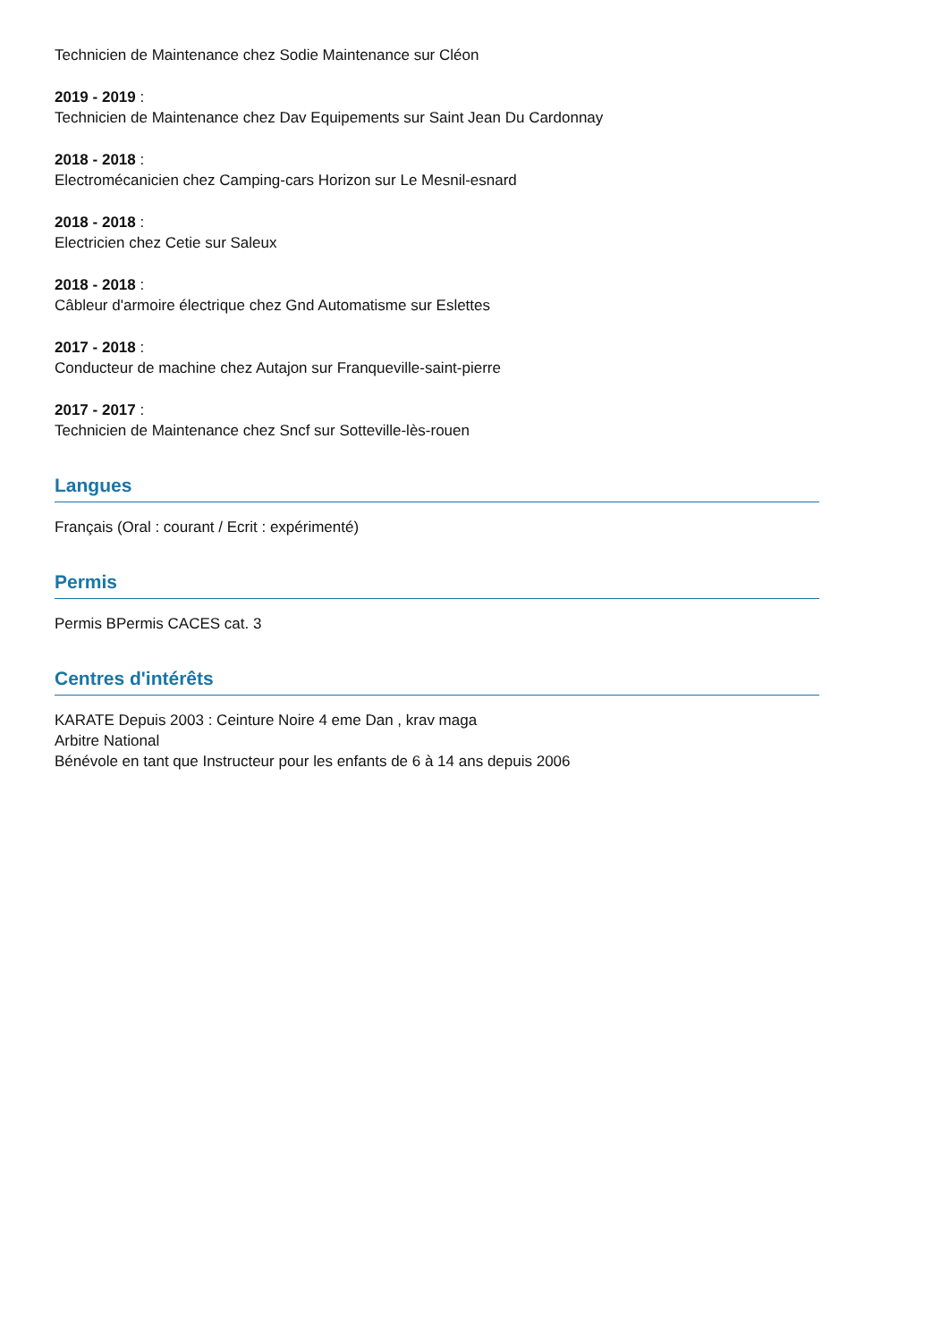Technicien de Maintenance chez Sodie Maintenance sur Cléon
2019 - 2019 :
Technicien de Maintenance chez Dav Equipements sur Saint Jean Du Cardonnay
2018 - 2018 :
Electromécanicien chez Camping-cars Horizon sur Le Mesnil-esnard
2018 - 2018 :
Electricien chez Cetie sur Saleux
2018 - 2018 :
Câbleur d'armoire électrique chez Gnd Automatisme sur Eslettes
2017 - 2018 :
Conducteur de machine chez Autajon sur Franqueville-saint-pierre
2017 - 2017 :
Technicien de Maintenance chez Sncf sur Sotteville-lès-rouen
Langues
Français (Oral : courant / Ecrit : expérimenté)
Permis
Permis BPermis CACES cat. 3
Centres d'intérêts
KARATE Depuis 2003 : Ceinture Noire 4 eme Dan , krav maga
Arbitre National
Bénévole en tant que Instructeur pour les enfants de 6 à 14 ans depuis 2006